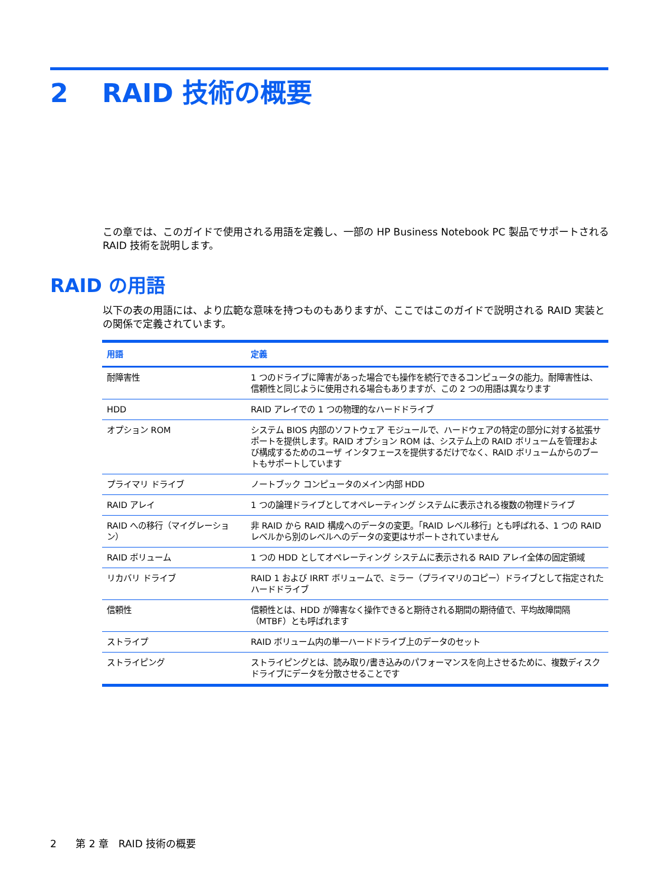2 RAID 技術の概要
この章では、このガイドで使用される用語を定義し、一部の HP Business Notebook PC 製品でサポートされる RAID 技術を説明します。
RAID の用語
以下の表の用語には、より広範な意味を持つものもありますが、ここではこのガイドで説明される RAID 実装との関係で定義されています。
| 用語 | 定義 |
| --- | --- |
| 耐障害性 | 1 つのドライブに障害があった場合でも操作を続行できるコンピュータの能力。耐障害性は、信頼性と同じように使用される場合もありますが、この 2 つの用語は異なります |
| HDD | RAID アレイでの 1 つの物理的なハードドライブ |
| オプション ROM | システム BIOS 内部のソフトウェア モジュールで、ハードウェアの特定の部分に対する拡張サポートを提供します。RAID オプション ROM は、システム上の RAID ボリュームを管理および構成するためのユーザ インタフェースを提供するだけでなく、RAID ボリュームからのブートもサポートしています |
| プライマリ ドライブ | ノートブック コンピュータのメイン内部 HDD |
| RAID アレイ | 1 つの論理ドライブとしてオペレーティング システムに表示される複数の物理ドライブ |
| RAID への移行（マイグレーション） | 非 RAID から RAID 構成へのデータの変更。「RAID レベル移行」とも呼ばれる、1 つの RAID レベルから別のレベルへのデータの変更はサポートされていません |
| RAID ボリューム | 1 つの HDD としてオペレーティング システムに表示される RAID アレイ全体の固定領域 |
| リカバリ ドライブ | RAID 1 および IRRT ボリュームで、ミラー（プライマリのコピー）ドライブとして指定されたハードドライブ |
| 信頼性 | 信頼性とは、HDD が障害なく操作できると期待される期間の期待値で、平均故障間隔（MTBF）とも呼ばれます |
| ストライプ | RAID ボリューム内の単一ハードドライブ上のデータのセット |
| ストライピング | ストライピングとは、読み取り/書き込みのパフォーマンスを向上させるために、複数ディスク ドライブにデータを分散させることです |
2 第 2 章　RAID 技術の概要